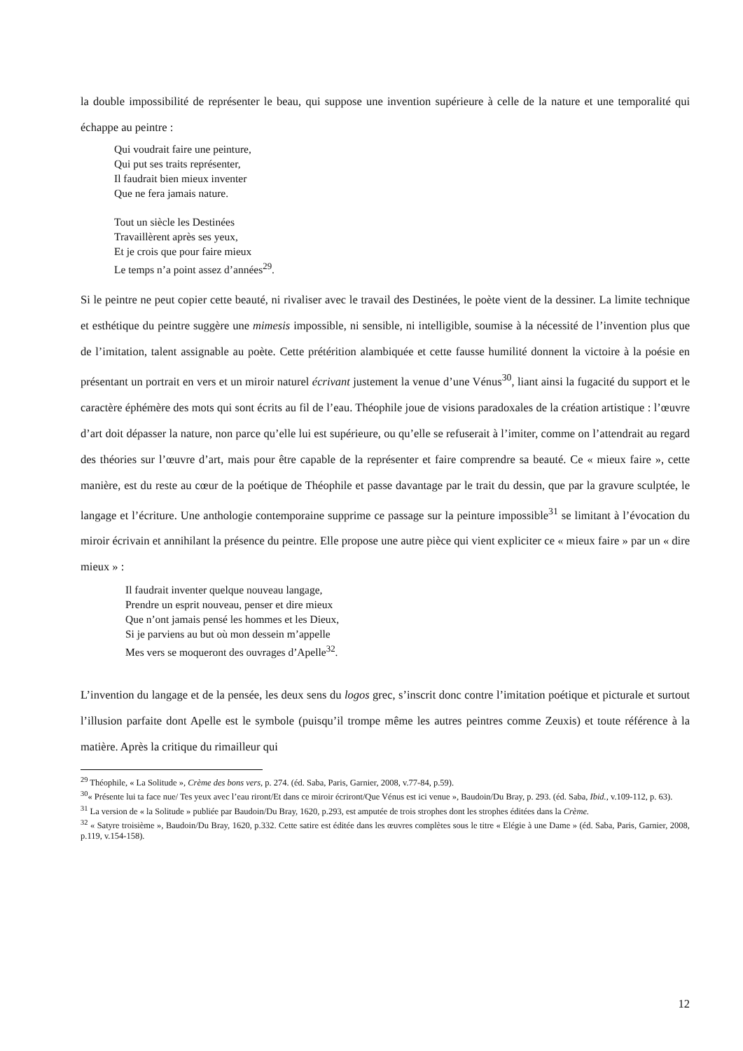la double impossibilité de représenter le beau, qui suppose une invention supérieure à celle de la nature et une temporalité qui échappe au peintre :
Qui voudrait faire une peinture,
Qui put ses traits représenter,
Il faudrait bien mieux inventer
Que ne fera jamais nature.
Tout un siècle les Destinées
Travaillèrent après ses yeux,
Et je crois que pour faire mieux
Le temps n’a point assez d’années<sup>29</sup>.
Si le peintre ne peut copier cette beauté, ni rivaliser avec le travail des Destinées, le poète vient de la dessiner. La limite technique et esthétique du peintre suggère une mimesis impossible, ni sensible, ni intelligible, soumise à la nécessité de l’invention plus que de l’imitation, talent assignable au poète. Cette prétérition alambiquée et cette fausse humilité donnent la victoire à la poésie en présentant un portrait en vers et un miroir naturel écrivant justement la venue d’une Vénus<sup>30</sup>, liant ainsi la fugacité du support et le caractère éphémère des mots qui sont écrits au fil de l’eau. Théophile joue de visions paradoxales de la création artistique : l’œuvre d’art doit dépasser la nature, non parce qu’elle lui est supérieure, ou qu’elle se refuserait à l’imiter, comme on l’attendrait au regard des théories sur l’œuvre d’art, mais pour être capable de la représenter et faire comprendre sa beauté. Ce « mieux faire », cette manière, est du reste au cœur de la poétique de Théophile et passe davantage par le trait du dessin, que par la gravure sculptée, le langage et l’écriture. Une anthologie contemporaine supprime ce passage sur la peinture impossible<sup>31</sup> se limitant à l’évocation du miroir écrivain et annihilant la présence du peintre. Elle propose une autre pièce qui vient expliciter ce « mieux faire » par un « dire mieux » :
Il faudrait inventer quelque nouveau langage,
Prendre un esprit nouveau, penser et dire mieux
Que n’ont jamais pensé les hommes et les Dieux,
Si je parviens au but où mon dessein m’appelle
Mes vers se moqueront des ouvrages d’Apelle<sup>32</sup>.
L’invention du langage et de la pensée, les deux sens du logos grec, s’inscrit donc contre l’imitation poétique et picturale et surtout l’illusion parfaite dont Apelle est le symbole (puisqu’il trompe même les autres peintres comme Zeuxis) et toute référence à la matière. Après la critique du rimailleur qui
<sup>29</sup> Théophile, « La Solitude », Crème des bons vers, p. 274. (éd. Saba, Paris, Garnier, 2008, v.77-84, p.59).
<sup>30</sup> « Présente lui ta face nue/ Tes yeux avec l’eau riront/Et dans ce miroir écriront/Que Vénus est ici venue », Baudoin/Du Bray, p. 293. (éd. Saba, Ibid., v.109-112, p. 63).
<sup>31</sup> La version de « la Solitude » publiée par Baudoin/Du Bray, 1620, p.293, est amputée de trois strophes dont les strophes éditées dans la Crème.
<sup>32</sup> « Satyre troisième », Baudoin/Du Bray, 1620, p.332. Cette satire est éditée dans les œuvres complètes sous le titre « Elégie à une Dame » (éd. Saba, Paris, Garnier, 2008, p.119, v.154-158).
12